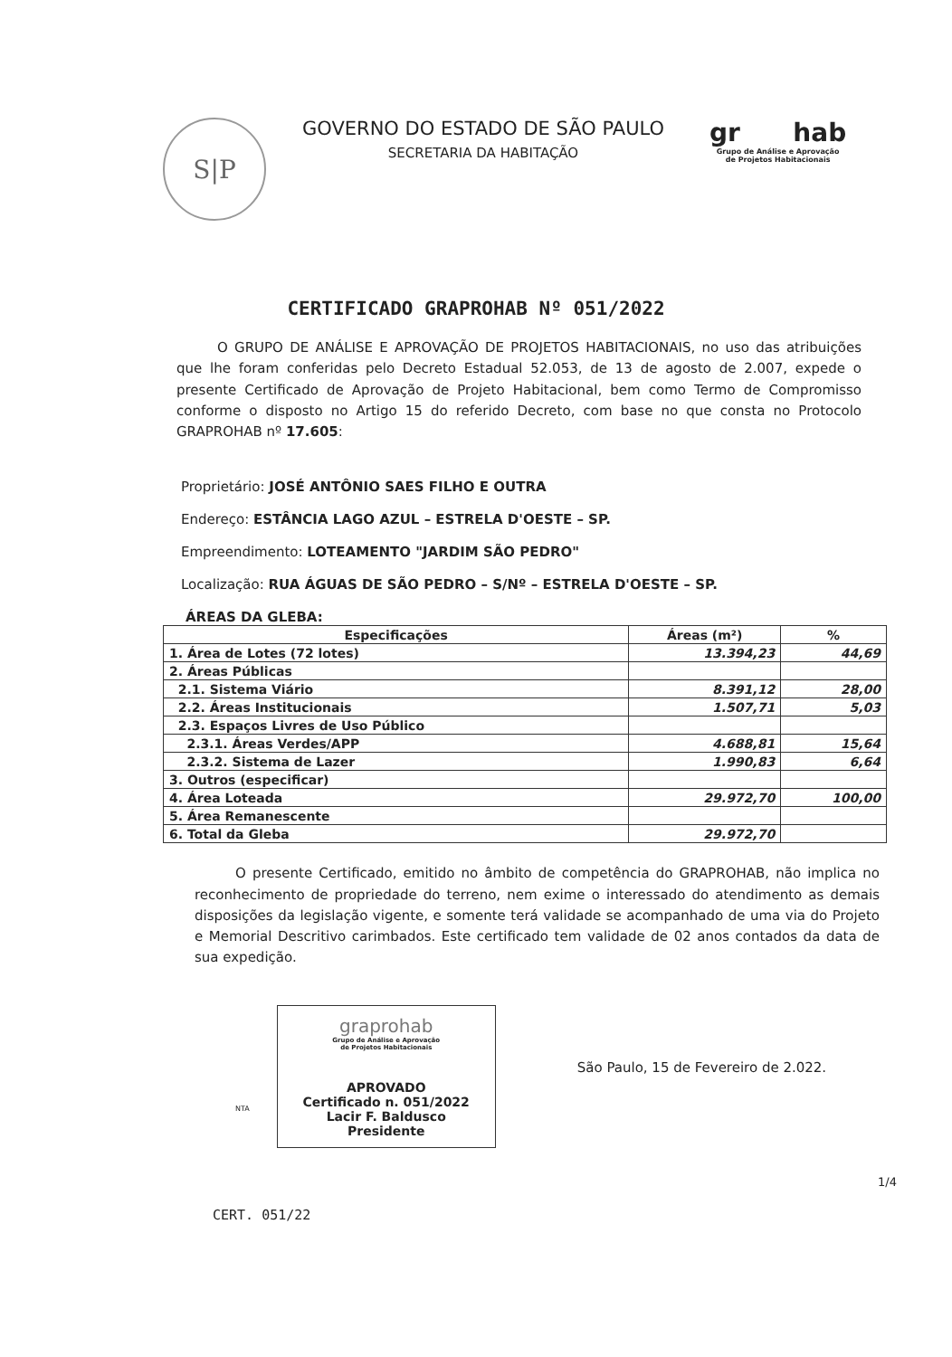S|P
GOVERNO DO ESTADO DE SÃO PAULO
SECRETARIA DA HABITAÇÃO
gr hab
Grupo de Análise e Aprovação
de Projetos Habitacionais
CERTIFICADO GRAPROHAB Nº 051/2022
O GRUPO DE ANÁLISE E APROVAÇÃO DE PROJETOS HABITACIONAIS, no uso das atribuições que lhe foram conferidas pelo Decreto Estadual 52.053, de 13 de agosto de 2.007, expede o presente Certificado de Aprovação de Projeto Habitacional, bem como Termo de Compromisso conforme o disposto no Artigo 15 do referido Decreto, com base no que consta no Protocolo GRAPROHAB nº 17.605:
Proprietário: JOSÉ ANTÔNIO SAES FILHO E OUTRA
Endereço: ESTÂNCIA LAGO AZUL – ESTRELA D'OESTE – SP.
Empreendimento: LOTEAMENTO "JARDIM SÃO PEDRO"
Localização: RUA ÁGUAS DE SÃO PEDRO – S/Nº – ESTRELA D'OESTE – SP.
ÁREAS DA GLEBA:
| Especificações | Áreas (m²) | % |
| --- | --- | --- |
| 1. Área de Lotes (72 lotes) | 13.394,23 | 44,69 |
| 2. Áreas Públicas | | |
| 2.1. Sistema Viário | 8.391,12 | 28,00 |
| 2.2. Áreas Institucionais | 1.507,71 | 5,03 |
| 2.3. Espaços Livres de Uso Público | | |
| 2.3.1. Áreas Verdes/APP | 4.688,81 | 15,64 |
| 2.3.2. Sistema de Lazer | 1.990,83 | 6,64 |
| 3. Outros (especificar) | | |
| 4. Área Loteada | 29.972,70 | 100,00 |
| 5. Área Remanescente | | |
| 6. Total da Gleba | 29.972,70 | |
O presente Certificado, emitido no âmbito de competência do GRAPROHAB, não implica no reconhecimento de propriedade do terreno, nem exime o interessado do atendimento as demais disposições da legislação vigente, e somente terá validade se acompanhado de uma via do Projeto e Memorial Descritivo carimbados. Este certificado tem validade de 02 anos contados da data de sua expedição.
NTA
graprohab
Grupo de Análise e Aprovação
de Projetos Habitacionais
APROVADO
Certificado n. 051/2022
Lacir F. Baldusco
Presidente
São Paulo, 15 de Fevereiro de 2.022.
1/4
CERT. 051/22